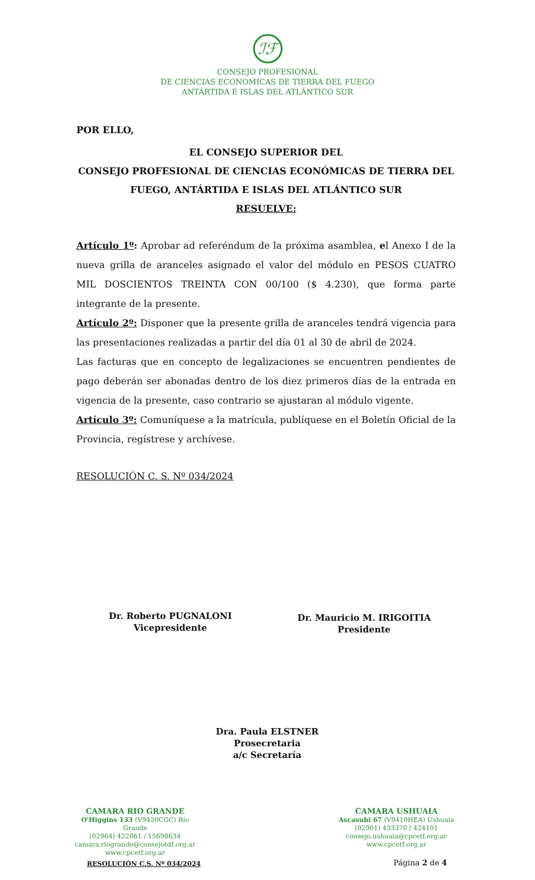ℐℱ
CONSEJO PROFESIONAL
DE CIENCIAS ECONOMICAS DE TIERRA DEL FUEGO
ANTÁRTIDA E ISLAS DEL ATLÁNTICO SUR
POR ELLO,
EL CONSEJO SUPERIOR DEL
CONSEJO PROFESIONAL DE CIENCIAS ECONÓMICAS DE TIERRA DEL FUEGO, ANTÁRTIDA E ISLAS DEL ATLÁNTICO SUR
RESUELVE:
Artículo 1º: Aprobar ad referéndum de la próxima asamblea, el Anexo I de la nueva grilla de aranceles asignado el valor del módulo en PESOS CUATRO MIL DOSCIENTOS TREINTA CON 00/100 ($ 4.230), que forma parte integrante de la presente.
Artículo 2º: Disponer que la presente grilla de aranceles tendrá vigencia para las presentaciones realizadas a partir del día 01 al 30 de abril de 2024.
Las facturas que en concepto de legalizaciones se encuentren pendientes de pago deberán ser abonadas dentro de los diez primeros días de la entrada en vigencia de la presente, caso contrario se ajustaran al módulo vigente.
Artículo 3º: Comuníquese a la matrícula, publíquese en el Boletín Oficial de la Provincia, regístrese y archívese.
RESOLUCIÓN C. S. Nº 034/2024
Dr. Roberto PUGNALONI
Vicepresidente
Dr. Mauricio M. IRIGOITIA
Presidente
Dra. Paula ELSTNER
Prosecretaria
a/c Secretaría
CAMARA RIO GRANDE
O'Higgins 133 (V9420CGC) Río Grande
(02964) 422061 / 15698634
camara.riogrande@consejotdf.org.ar
www.cpcetf.org.ar
CAMARA USHUAIA
Ascasubi 67 (V9410HEA) Ushuaia
(02901) 433370 / 424101
consejo.ushuaia@cpcetf.org.ar
www.cpcetf.org.ar
RESOLUCIÓN C.S. Nº 034/2024 Página 2 de 4